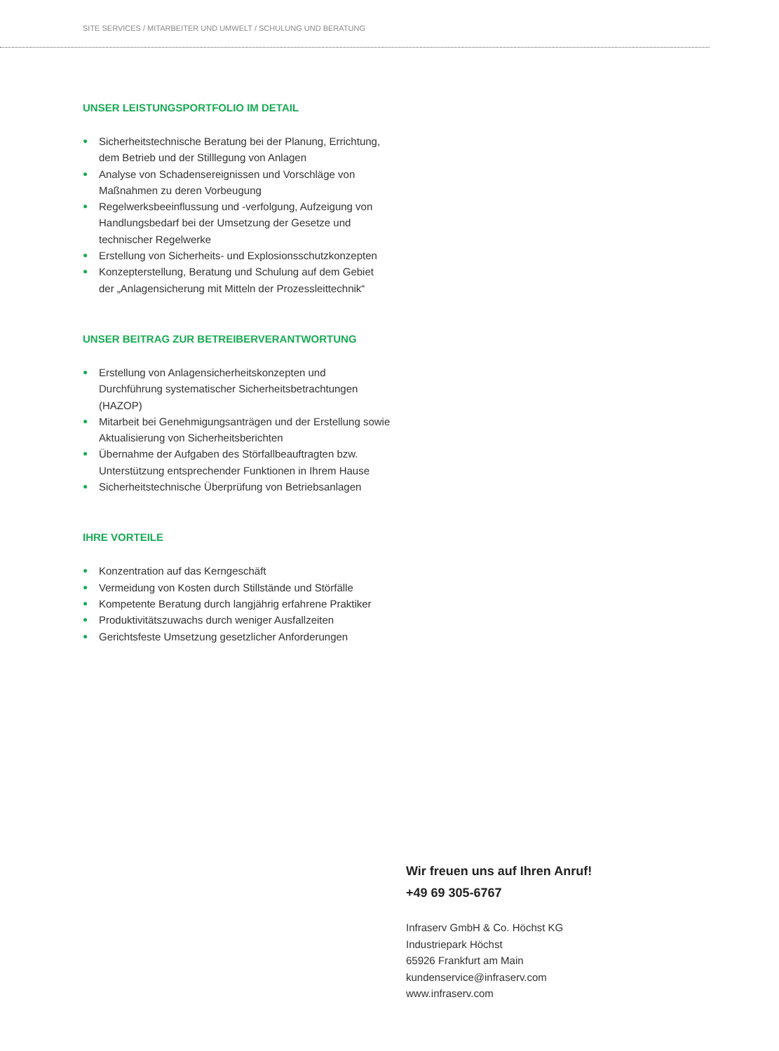SITE SERVICES / MITARBEITER UND UMWELT / SCHULUNG UND BERATUNG
UNSER LEISTUNGSPORTFOLIO IM DETAIL
● Sicherheitstechnische Beratung bei der Planung, Errichtung, dem Betrieb und der Stilllegung von Anlagen
● Analyse von Schadensereignissen und Vorschläge von Maßnahmen zu deren Vorbeugung
● Regelwerksbeeinflussung und -verfolgung, Aufzeigung von Handlungsbedarf bei der Umsetzung der Gesetze und technischer Regelwerke
● Erstellung von Sicherheits- und Explosionsschutzkonzepten
● Konzepterstellung, Beratung und Schulung auf dem Gebiet der „Anlagensicherung mit Mitteln der Prozessleittechnik“
UNSER BEITRAG ZUR BETREIBERVERANTWORTUNG
● Erstellung von Anlagensicherheitskonzepten und Durchführung systematischer Sicherheitsbetrachtungen (HAZOP)
● Mitarbeit bei Genehmigungsanträgen und der Erstellung sowie Aktualisierung von Sicherheitsberichten
● Übernahme der Aufgaben des Störfallbeauftragten bzw. Unterstützung entsprechender Funktionen in Ihrem Hause
● Sicherheitstechnische Überprüfung von Betriebsanlagen
IHRE VORTEILE
● Konzentration auf das Kerngeschäft
● Vermeidung von Kosten durch Stillstände und Störfälle
● Kompetente Beratung durch langjährig erfahrene Praktiker
● Produktivitätszuwachs durch weniger Ausfallzeiten
● Gerichtsfeste Umsetzung gesetzlicher Anforderungen
Wir freuen uns auf Ihren Anruf!
+49 69 305-6767
Infraserv GmbH & Co. Höchst KG
Industriepark Höchst
65926 Frankfurt am Main
kundenservice@infraserv.com
www.infraserv.com